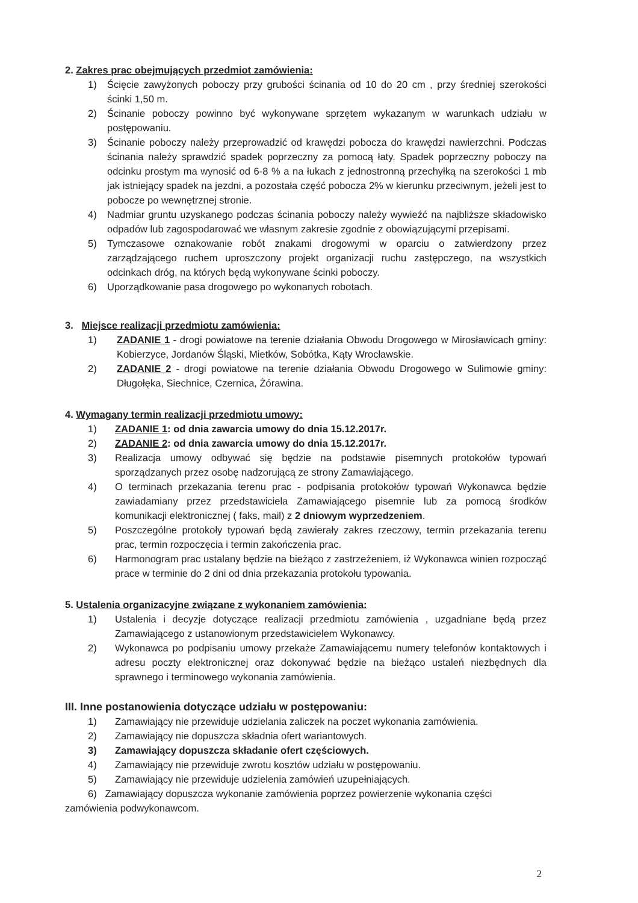2. Zakres prac obejmujących przedmiot zamówienia:
1) Ścięcie zawyżonych poboczy przy grubości ścinania od 10 do 20 cm , przy średniej szerokości ścinki 1,50 m.
2) Ścinanie poboczy powinno być wykonywane sprzętem wykazanym w warunkach udziału w postępowaniu.
3) Ścinanie poboczy należy przeprowadzić od krawędzi pobocza do krawędzi nawierzchni. Podczas ścinania należy sprawdzić spadek poprzeczny za pomocą łaty. Spadek poprzeczny poboczy na odcinku prostym ma wynosić od 6-8 % a na łukach z jednostronną przechyłką na szerokości 1 mb jak istniejący spadek na jezdni, a pozostała część pobocza 2% w kierunku przeciwnym, jeżeli jest to pobocze po wewnętrznej stronie.
4) Nadmiar gruntu uzyskanego podczas ścinania poboczy należy wywieźć na najbliższe składowisko odpadów lub zagospodarować we własnym zakresie zgodnie z obowiązującymi przepisami.
5) Tymczasowe oznakowanie robót znakami drogowymi w oparciu o zatwierdzony przez zarządzającego ruchem uproszczony projekt organizacji ruchu zastępczego, na wszystkich odcinkach dróg, na których będą wykonywane ścinki poboczy.
6) Uporządkowanie pasa drogowego po wykonanych robotach.
3. Miejsce realizacji przedmiotu zamówienia:
1) ZADANIE 1 - drogi powiatowe na terenie działania Obwodu Drogowego w Mirosławicach gminy: Kobierzyce, Jordanów Śląski, Mietków, Sobótka, Kąty Wrocławskie.
2) ZADANIE 2 - drogi powiatowe na terenie działania Obwodu Drogowego w Sulimowie gminy: Długołęka, Siechnice, Czernica, Żórawina.
4. Wymagany termin realizacji przedmiotu umowy:
1) ZADANIE 1: od dnia zawarcia umowy do dnia 15.12.2017r.
2) ZADANIE 2: od dnia zawarcia umowy do dnia 15.12.2017r.
3) Realizacja umowy odbywać się będzie na podstawie pisemnych protokołów typowań sporządzanych przez osobę nadzorującą ze strony Zamawiającego.
4) O terminach przekazania terenu prac - podpisania protokołów typowań Wykonawca będzie zawiadamiany przez przedstawiciela Zamawiającego pisemnie lub za pomocą środków komunikacji elektronicznej ( faks, mail) z 2 dniowym wyprzedzeniem.
5) Poszczególne protokoły typowań będą zawierały zakres rzeczowy, termin przekazania terenu prac, termin rozpoczęcia i termin zakończenia prac.
6) Harmonogram prac ustalany będzie na bieżąco z zastrzeżeniem, iż Wykonawca winien rozpocząć prace w terminie do 2 dni od dnia przekazania protokołu typowania.
5. Ustalenia organizacyjne związane z wykonaniem zamówienia:
1) Ustalenia i decyzje dotyczące realizacji przedmiotu zamówienia , uzgadniane będą przez Zamawiającego z ustanowionym przedstawicielem Wykonawcy.
2) Wykonawca po podpisaniu umowy przekaże Zamawiającemu numery telefonów kontaktowych i adresu poczty elektronicznej oraz dokonywać będzie na bieżąco ustaleń niezbędnych dla sprawnego i terminowego wykonania zamówienia.
III. Inne postanowienia dotyczące udziału w postępowaniu:
1) Zamawiający nie przewiduje udzielania zaliczek na poczet wykonania zamówienia.
2) Zamawiający nie dopuszcza składnia ofert wariantowych.
3) Zamawiający dopuszcza składanie ofert częściowych.
4) Zamawiający nie przewiduje zwrotu kosztów udziału w postępowaniu.
5) Zamawiający nie przewiduje udzielenia zamówień uzupełniających.
6) Zamawiający dopuszcza wykonanie zamówienia poprzez powierzenie wykonania części
zamówienia podwykonawcom.
2